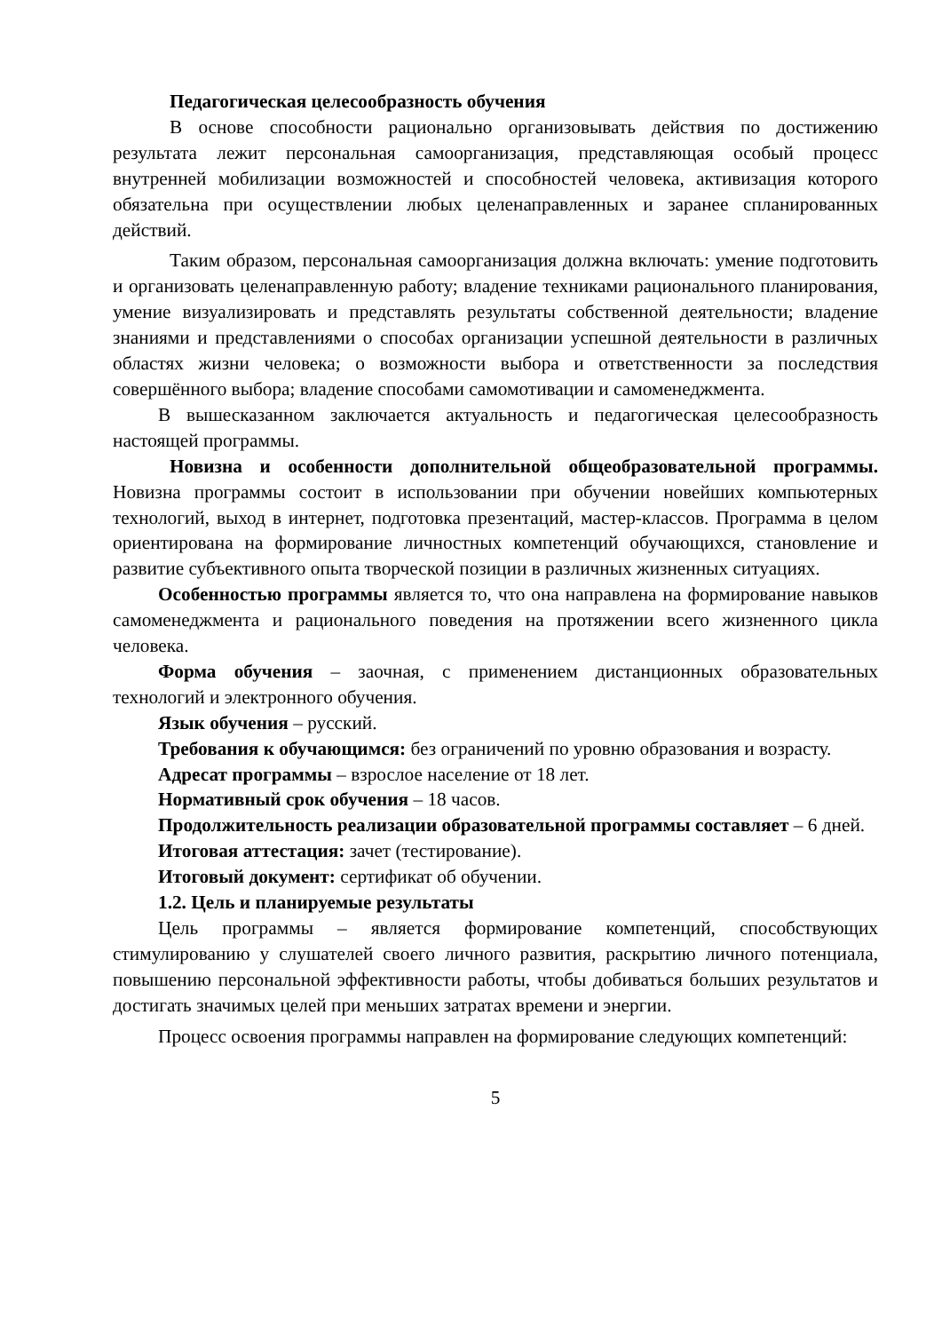Педагогическая целесообразность обучения
В основе способности рационально организовывать действия по достижению результата лежит персональная самоорганизация, представляющая особый процесс внутренней мобилизации возможностей и способностей человека, активизация которого обязательна при осуществлении любых целенаправленных и заранее спланированных действий.
Таким образом, персональная самоорганизация должна включать: умение подготовить и организовать целенаправленную работу; владение техниками рационального планирования, умение визуализировать и представлять результаты собственной деятельности; владение знаниями и представлениями о способах организации успешной деятельности в различных областях жизни человека; о возможности выбора и ответственности за последствия совершённого выбора; владение способами самомотивации и самоменеджмента.
В вышесказанном заключается актуальность и педагогическая целесообразность настоящей программы.
Новизна и особенности дополнительной общеобразовательной программы. Новизна программы состоит в использовании при обучении новейших компьютерных технологий, выход в интернет, подготовка презентаций, мастер-классов. Программа в целом ориентирована на формирование личностных компетенций обучающихся, становление и развитие субъективного опыта творческой позиции в различных жизненных ситуациях.
Особенностью программы является то, что она направлена на формирование навыков самоменеджмента и рационального поведения на протяжении всего жизненного цикла человека.
Форма обучения – заочная, с применением дистанционных образовательных технологий и электронного обучения.
Язык обучения – русский.
Требования к обучающимся: без ограничений по уровню образования и возрасту.
Адресат программы – взрослое население от 18 лет.
Нормативный срок обучения – 18 часов.
Продолжительность реализации образовательной программы составляет – 6 дней.
Итоговая аттестация: зачет (тестирование).
Итоговый документ: сертификат об обучении.
1.2. Цель и планируемые результаты
Цель программы – является формирование компетенций, способствующих стимулированию у слушателей своего личного развития, раскрытию личного потенциала, повышению персональной эффективности работы, чтобы добиваться больших результатов и достигать значимых целей при меньших затратах времени и энергии.
Процесс освоения программы направлен на формирование следующих компетенций:
5